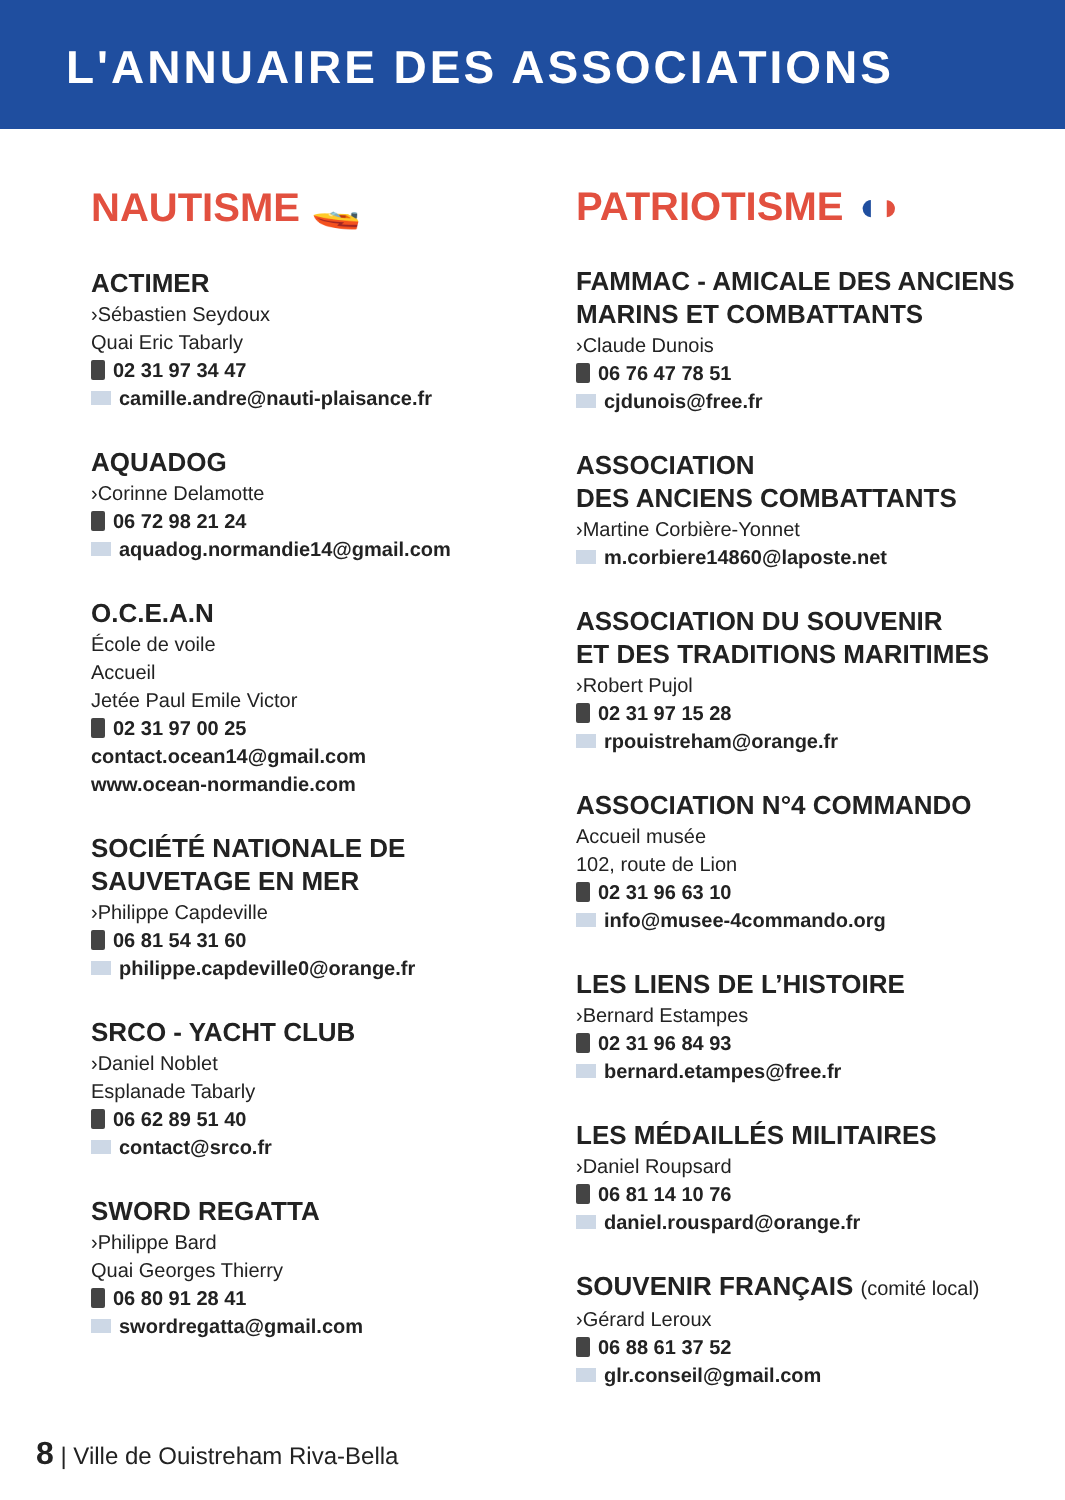L'ANNUAIRE DES ASSOCIATIONS
NAUTISME 🚤
ACTIMER
›Sébastien Seydoux
Quai Eric Tabarly
02 31 97 34 47
camille.andre@nauti-plaisance.fr
AQUADOG
›Corinne Delamotte
06 72 98 21 24
aquadog.normandie14@gmail.com
O.C.E.A.N
École de voile
Accueil
Jetée Paul Emile Victor
02 31 97 00 25
contact.ocean14@gmail.com
www.ocean-normandie.com
SOCIÉTÉ NATIONALE DE SAUVETAGE EN MER
›Philippe Capdeville
06 81 54 31 60
philippe.capdeville0@orange.fr
SRCO - YACHT CLUB
›Daniel Noblet
Esplanade Tabarly
06 62 89 51 40
contact@srco.fr
SWORD REGATTA
›Philippe Bard
Quai Georges Thierry
06 80 91 28 41
swordregatta@gmail.com
PATRIOTISME ◖◗
FAMMAC - AMICALE DES ANCIENS MARINS ET COMBATTANTS
›Claude Dunois
06 76 47 78 51
cjdunois@free.fr
ASSOCIATION
DES ANCIENS COMBATTANTS
›Martine Corbière-Yonnet
m.corbiere14860@laposte.net
ASSOCIATION DU SOUVENIR
ET DES TRADITIONS MARITIMES
›Robert Pujol
02 31 97 15 28
rpouistreham@orange.fr
ASSOCIATION N°4 COMMANDO
Accueil musée
102, route de Lion
02 31 96 63 10
info@musee-4commando.org
LES LIENS DE L’HISTOIRE
›Bernard Estampes
02 31 96 84 93
bernard.etampes@free.fr
LES MÉDAILLÉS MILITAIRES
›Daniel Roupsard
06 81 14 10 76
daniel.rouspard@orange.fr
SOUVENIR FRANÇAIS (comité local)
›Gérard Leroux
06 88 61 37 52
glr.conseil@gmail.com
8 | Ville de Ouistreham Riva-Bella